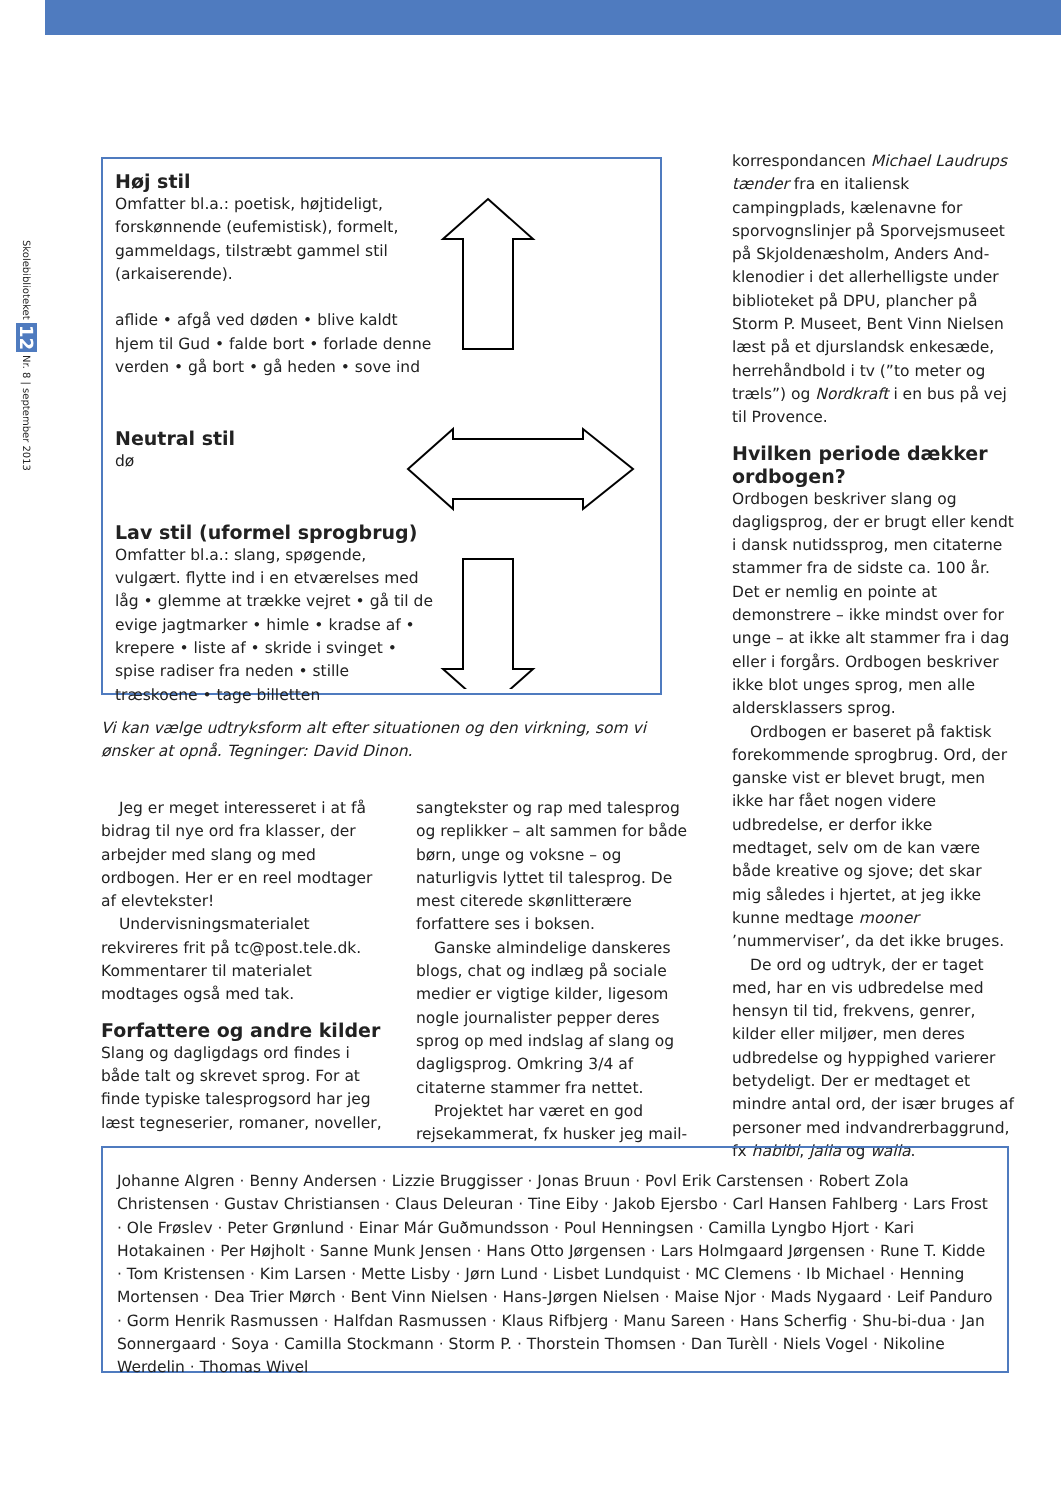Skolebiblioteket 12 Nr. 8 | september 2013
Høj stil
Omfatter bl.a.: poetisk, højtideligt, forskønnende (eufemistisk), formelt, gammeldags, tilstræbt gammel stil (arkaiserende).
aflide • afgå ved døden • blive kaldt hjem til Gud • falde bort • forlade denne verden • gå bort • gå heden • sove ind
Neutral stil
dø
Lav stil (uformel sprogbrug)
Omfatter bl.a.: slang, spøgende, vulgært. flytte ind i en etværelses med låg • glemme at trække vejret • gå til de evige jagtmarker • himle • kradse af • krepere • liste af • skride i svinget • spise radiser fra neden • stille træskoene • tage billetten
Vi kan vælge udtryksform alt efter situationen og den virkning, som vi ønsker at opnå. Tegninger: David Dinon.
Jeg er meget interesseret i at få bidrag til nye ord fra klasser, der arbejder med slang og med ordbogen. Her er en reel modtager af elevtekster!
Undervisningsmaterialet rekvireres frit på tc@post.tele.dk. Kommentarer til materialet modtages også med tak.
Forfattere og andre kilder
Slang og dagligdags ord findes i både talt og skrevet sprog. For at finde typiske talesprogsord har jeg læst tegneserier, romaner, noveller,
sangtekster og rap med talesprog og replikker – alt sammen for både børn, unge og voksne – og naturligvis lyttet til talesprog. De mest citerede skønlitterære forfattere ses i boksen.
Ganske almindelige danskeres blogs, chat og indlæg på sociale medier er vigtige kilder, ligesom nogle journalister pepper deres sprog op med indslag af slang og dagligsprog. Omkring 3/4 af citaterne stammer fra nettet.
Projektet har været en god rejsekammerat, fx husker jeg mail-
korrespondancen Michael Laudrups tænder fra en italiensk campingplads, kælenavne for sporvognslinjer på Sporvejsmuseet på Skjoldenæsholm, Anders And-klenodier i det allerhelligste under biblioteket på DPU, plancher på Storm P. Museet, Bent Vinn Nielsen læst på et djurslandsk enkesæde, herrehåndbold i tv (”to meter og træls”) og Nordkraft i en bus på vej til Provence.
Hvilken periode dækker ordbogen?
Ordbogen beskriver slang og dagligsprog, der er brugt eller kendt i dansk nutidssprog, men citaterne stammer fra de sidste ca. 100 år. Det er nemlig en pointe at demonstrere – ikke mindst over for unge – at ikke alt stammer fra i dag eller i forgårs. Ordbogen beskriver ikke blot unges sprog, men alle aldersklassers sprog.
Ordbogen er baseret på faktisk forekommende sprogbrug. Ord, der ganske vist er blevet brugt, men ikke har fået nogen videre udbredelse, er derfor ikke medtaget, selv om de kan være både kreative og sjove; det skar mig således i hjertet, at jeg ikke kunne medtage mooner ’nummerviser’, da det ikke bruges.
De ord og udtryk, der er taget med, har en vis udbredelse med hensyn til tid, frekvens, genrer, kilder eller miljøer, men deres udbredelse og hyppighed varierer betydeligt. Der er medtaget et mindre antal ord, der især bruges af personer med indvandrerbaggrund, fx habibi, jalla og walla.
Johanne Algren · Benny Andersen · Lizzie Bruggisser · Jonas Bruun · Povl Erik Carstensen · Robert Zola Christensen · Gustav Christiansen · Claus Deleuran · Tine Eiby · Jakob Ejersbo · Carl Hansen Fahlberg · Lars Frost · Ole Frøslev · Peter Grønlund · Einar Már Guðmundsson · Poul Henningsen · Camilla Lyngbo Hjort · Kari Hotakainen · Per Højholt · Sanne Munk Jensen · Hans Otto Jørgensen · Lars Holmgaard Jørgensen · Rune T. Kidde · Tom Kristensen · Kim Larsen · Mette Lisby · Jørn Lund · Lisbet Lundquist · MC Clemens · Ib Michael · Henning Mortensen · Dea Trier Mørch · Bent Vinn Nielsen · Hans-Jørgen Nielsen · Maise Njor · Mads Nygaard · Leif Panduro · Gorm Henrik Rasmussen · Halfdan Rasmussen · Klaus Rifbjerg · Manu Sareen · Hans Scherfig · Shu-bi-dua · Jan Sonnergaard · Soya · Camilla Stockmann · Storm P. · Thorstein Thomsen · Dan Turèll · Niels Vogel · Nikoline Werdelin · Thomas Wivel